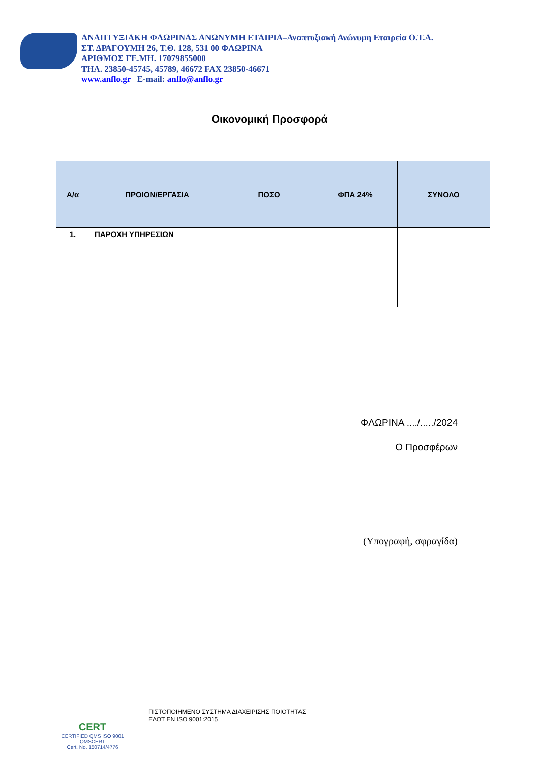ΑΝΑΠΤΥΞΙΑΚΗ ΦΛΩΡΙΝΑΣ ΑΝΩΝΥΜΗ ΕΤΑΙΡΙΑ–Αναπτυξιακή Ανώνυμη Εταιρεία Ο.Τ.Α.
ΣΤ. ΔΡΑΓΟΥΜΗ 26, Τ.Θ. 128, 531 00 ΦΛΩΡΙΝΑ
ΑΡΙΘΜΟΣ ΓΕ.ΜΗ. 17079855000
ΤΗΛ. 23850-45745, 45789, 46672 FAX 23850-46671
www.anflo.gr E-mail: anflo@anflo.gr
Οικονομική Προσφορά
| Α/α | ΠΡΟΙΟΝ/ΕΡΓΑΣΙΑ | ΠΟΣΟ | ΦΠΑ 24% | ΣΥΝΟΛΟ |
| --- | --- | --- | --- | --- |
| 1. | ΠΑΡΟΧΗ ΥΠΗΡΕΣΙΩΝ | | | |
ΦΛΩΡΙΝΑ ..../...../2024
Ο Προσφέρων
(Υπογραφή, σφραγίδα)
CERT
CERTIFIED QMS ISO 9001
QMSCERT
Cert. No. 150714/4776
ΠΙΣΤΟΠΟΙΗΜΕΝΟ ΣΥΣΤΗΜΑ ΔΙΑΧΕΙΡΙΣΗΣ ΠΟΙΟΤΗΤΑΣ
ΕΛΟΤ ΕΝ ISO 9001:2015